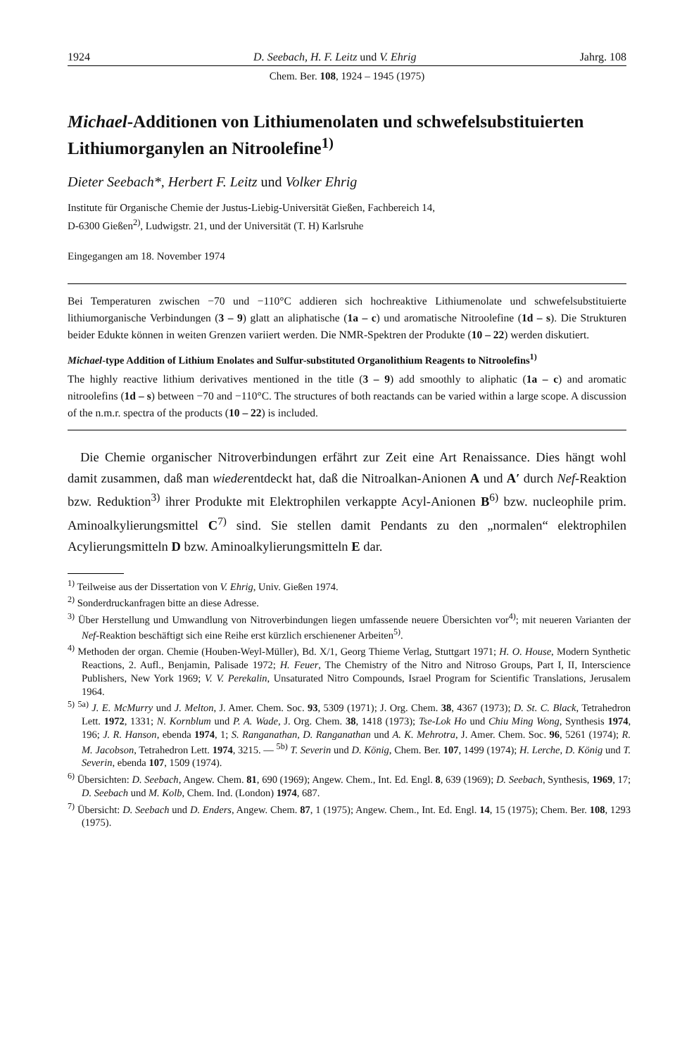1924 D. Seebach, H. F. Leitz und V. Ehrig Jahrg. 108
Chem. Ber. 108, 1924 – 1945 (1975)
Michael-Additionen von Lithiumenolaten und schwefelsubstituierten Lithiumorganylen an Nitroolefine<sup>1)</sup>
Dieter Seebach*, Herbert F. Leitz und Volker Ehrig
Institute für Organische Chemie der Justus-Liebig-Universität Gießen, Fachbereich 14,
D-6300 Gießen<sup>2)</sup>, Ludwigstr. 21, und der Universität (T. H) Karlsruhe
Eingegangen am 18. November 1974
Bei Temperaturen zwischen −70 und −110°C addieren sich hochreaktive Lithiumenolate und schwefelsubstituierte lithiumorganische Verbindungen (3 – 9) glatt an aliphatische (1a – c) und aromatische Nitroolefine (1d – s). Die Strukturen beider Edukte können in weiten Grenzen variiert werden. Die NMR-Spektren der Produkte (10 – 22) werden diskutiert.
Michael-type Addition of Lithium Enolates and Sulfur-substituted Organolithium Reagents to Nitroolefins<sup>1)</sup>
The highly reactive lithium derivatives mentioned in the title (3 – 9) add smoothly to aliphatic (1a – c) and aromatic nitroolefins (1d – s) between −70 and −110°C. The structures of both reactands can be varied within a large scope. A discussion of the n.m.r. spectra of the products (10 – 22) is included.
Die Chemie organischer Nitroverbindungen erfährt zur Zeit eine Art Renaissance. Dies hängt wohl damit zusammen, daß man wiederentdeckt hat, daß die Nitroalkan-Anionen A und A′ durch Nef-Reaktion bzw. Reduktion<sup>3)</sup> ihrer Produkte mit Elektrophilen verkappte Acyl-Anionen B<sup>6)</sup> bzw. nucleophile prim. Aminoalkylierungsmittel C<sup>7)</sup> sind. Sie stellen damit Pendants zu den „normalen“ elektrophilen Acylierungsmitteln D bzw. Aminoalkylierungsmitteln E dar.
<sup>1)</sup> Teilweise aus der Dissertation von V. Ehrig, Univ. Gießen 1974.
<sup>2)</sup> Sonderdruckanfragen bitte an diese Adresse.
<sup>3)</sup> Über Herstellung und Umwandlung von Nitroverbindungen liegen umfassende neuere Übersichten vor<sup>4)</sup>; mit neueren Varianten der Nef-Reaktion beschäftigt sich eine Reihe erst kürzlich erschienener Arbeiten<sup>5)</sup>.
<sup>4)</sup> Methoden der organ. Chemie (Houben-Weyl-Müller), Bd. X/1, Georg Thieme Verlag, Stuttgart 1971; H. O. House, Modern Synthetic Reactions, 2. Aufl., Benjamin, Palisade 1972; H. Feuer, The Chemistry of the Nitro and Nitroso Groups, Part I, II, Interscience Publishers, New York 1969; V. V. Perekalin, Unsaturated Nitro Compounds, Israel Program for Scientific Translations, Jerusalem 1964.
<sup>5)</sup> <sup>5a)</sup> J. E. McMurry und J. Melton, J. Amer. Chem. Soc. 93, 5309 (1971); J. Org. Chem. 38, 4367 (1973); D. St. C. Black, Tetrahedron Lett. 1972, 1331; N. Kornblum und P. A. Wade, J. Org. Chem. 38, 1418 (1973); Tse-Lok Ho und Chiu Ming Wong, Synthesis 1974, 196; J. R. Hanson, ebenda 1974, 1; S. Ranganathan, D. Ranganathan und A. K. Mehrotra, J. Amer. Chem. Soc. 96, 5261 (1974); R. M. Jacobson, Tetrahedron Lett. 1974, 3215. — <sup>5b)</sup> T. Severin und D. König, Chem. Ber. 107, 1499 (1974); H. Lerche, D. König und T. Severin, ebenda 107, 1509 (1974).
<sup>6)</sup> Übersichten: D. Seebach, Angew. Chem. 81, 690 (1969); Angew. Chem., Int. Ed. Engl. 8, 639 (1969); D. Seebach, Synthesis, 1969, 17; D. Seebach und M. Kolb, Chem. Ind. (London) 1974, 687.
<sup>7)</sup> Übersicht: D. Seebach und D. Enders, Angew. Chem. 87, 1 (1975); Angew. Chem., Int. Ed. Engl. 14, 15 (1975); Chem. Ber. 108, 1293 (1975).